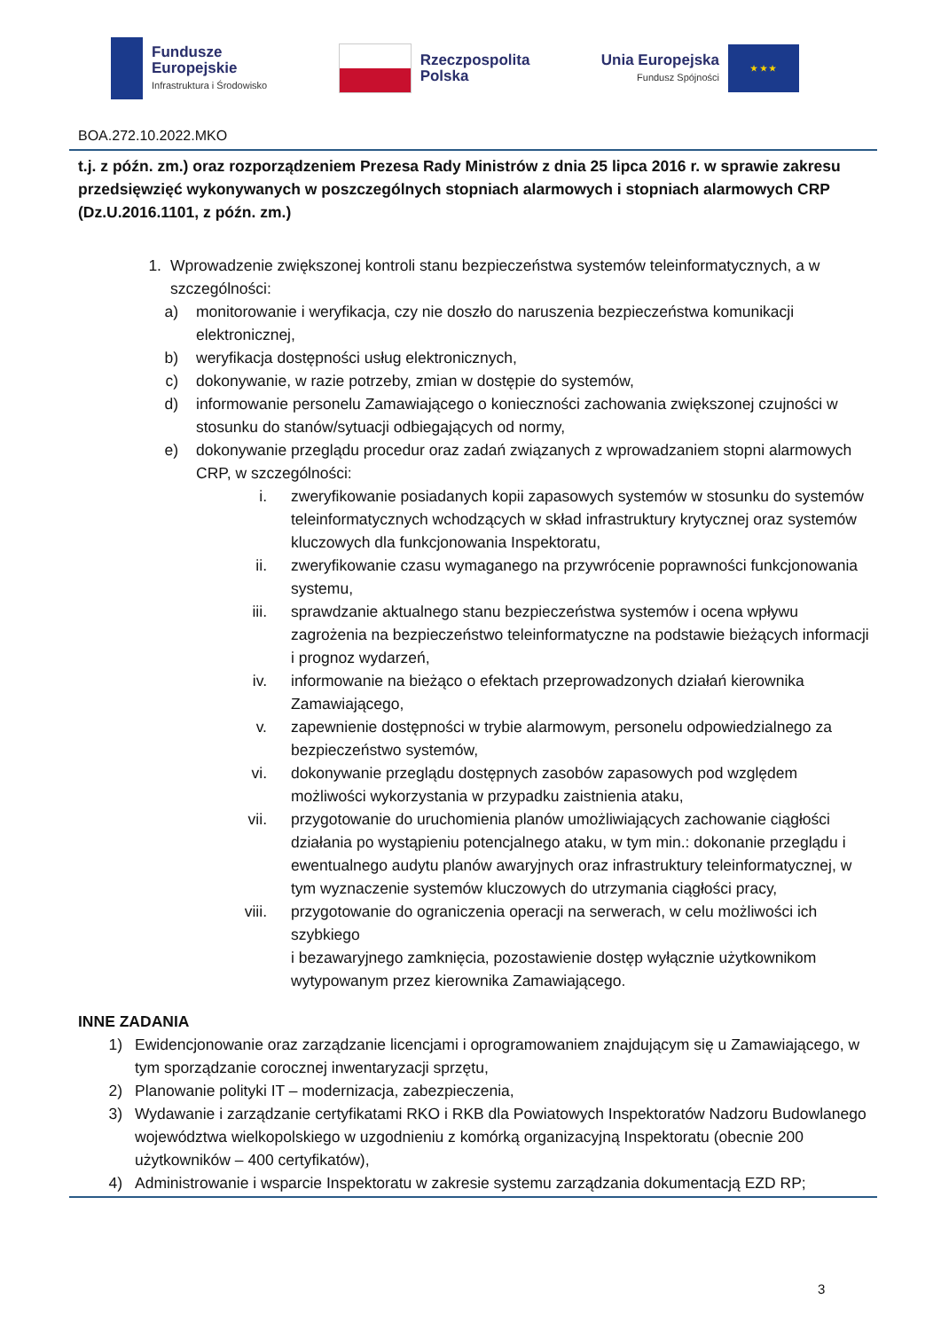Fundusze
Europejskie
Infrastruktura i Środowisko
Rzeczpospolita
Polska
Unia Europejska
Fundusz Spójności
★ ★ ★
BOA.272.10.2022.MKO
t.j. z późn. zm.) oraz rozporządzeniem Prezesa Rady Ministrów z dnia 25 lipca 2016 r. w sprawie zakresu przedsięwzięć wykonywanych w poszczególnych stopniach alarmowych i stopniach alarmowych CRP (Dz.U.2016.1101, z późn. zm.)
1. Wprowadzenie zwiększonej kontroli stanu bezpieczeństwa systemów teleinformatycznych, a w szczególności:
a) monitorowanie i weryfikacja, czy nie doszło do naruszenia bezpieczeństwa komunikacji elektronicznej,
b) weryfikacja dostępności usług elektronicznych,
c) dokonywanie, w razie potrzeby, zmian w dostępie do systemów,
d) informowanie personelu Zamawiającego o konieczności zachowania zwiększonej czujności w stosunku do stanów/sytuacji odbiegających od normy,
e) dokonywanie przeglądu procedur oraz zadań związanych z wprowadzaniem stopni alarmowych CRP, w szczególności:
i. zweryfikowanie posiadanych kopii zapasowych systemów w stosunku do systemów teleinformatycznych wchodzących w skład infrastruktury krytycznej oraz systemów kluczowych dla funkcjonowania Inspektoratu,
ii. zweryfikowanie czasu wymaganego na przywrócenie poprawności funkcjonowania systemu,
iii. sprawdzanie aktualnego stanu bezpieczeństwa systemów i ocena wpływu zagrożenia na bezpieczeństwo teleinformatyczne na podstawie bieżących informacji i prognoz wydarzeń,
iv. informowanie na bieżąco o efektach przeprowadzonych działań kierownika Zamawiającego,
v. zapewnienie dostępności w trybie alarmowym, personelu odpowiedzialnego za bezpieczeństwo systemów,
vi. dokonywanie przeglądu dostępnych zasobów zapasowych pod względem możliwości wykorzystania w przypadku zaistnienia ataku,
vii. przygotowanie do uruchomienia planów umożliwiających zachowanie ciągłości działania po wystąpieniu potencjalnego ataku, w tym min.: dokonanie przeglądu i ewentualnego audytu planów awaryjnych oraz infrastruktury teleinformatycznej, w tym wyznaczenie systemów kluczowych do utrzymania ciągłości pracy,
viii. przygotowanie do ograniczenia operacji na serwerach, w celu możliwości ich szybkiego
i bezawaryjnego zamknięcia, pozostawienie dostęp wyłącznie użytkownikom wytypowanym przez kierownika Zamawiającego.
INNE ZADANIA
1) Ewidencjonowanie oraz zarządzanie licencjami i oprogramowaniem znajdującym się u Zamawiającego, w tym sporządzanie corocznej inwentaryzacji sprzętu,
2) Planowanie polityki IT – modernizacja, zabezpieczenia,
3) Wydawanie i zarządzanie certyfikatami RKO i RKB dla Powiatowych Inspektoratów Nadzoru Budowlanego województwa wielkopolskiego w uzgodnieniu z komórką organizacyjną Inspektoratu (obecnie 200 użytkowników – 400 certyfikatów),
4) Administrowanie i wsparcie Inspektoratu w zakresie systemu zarządzania dokumentacją EZD RP;
3